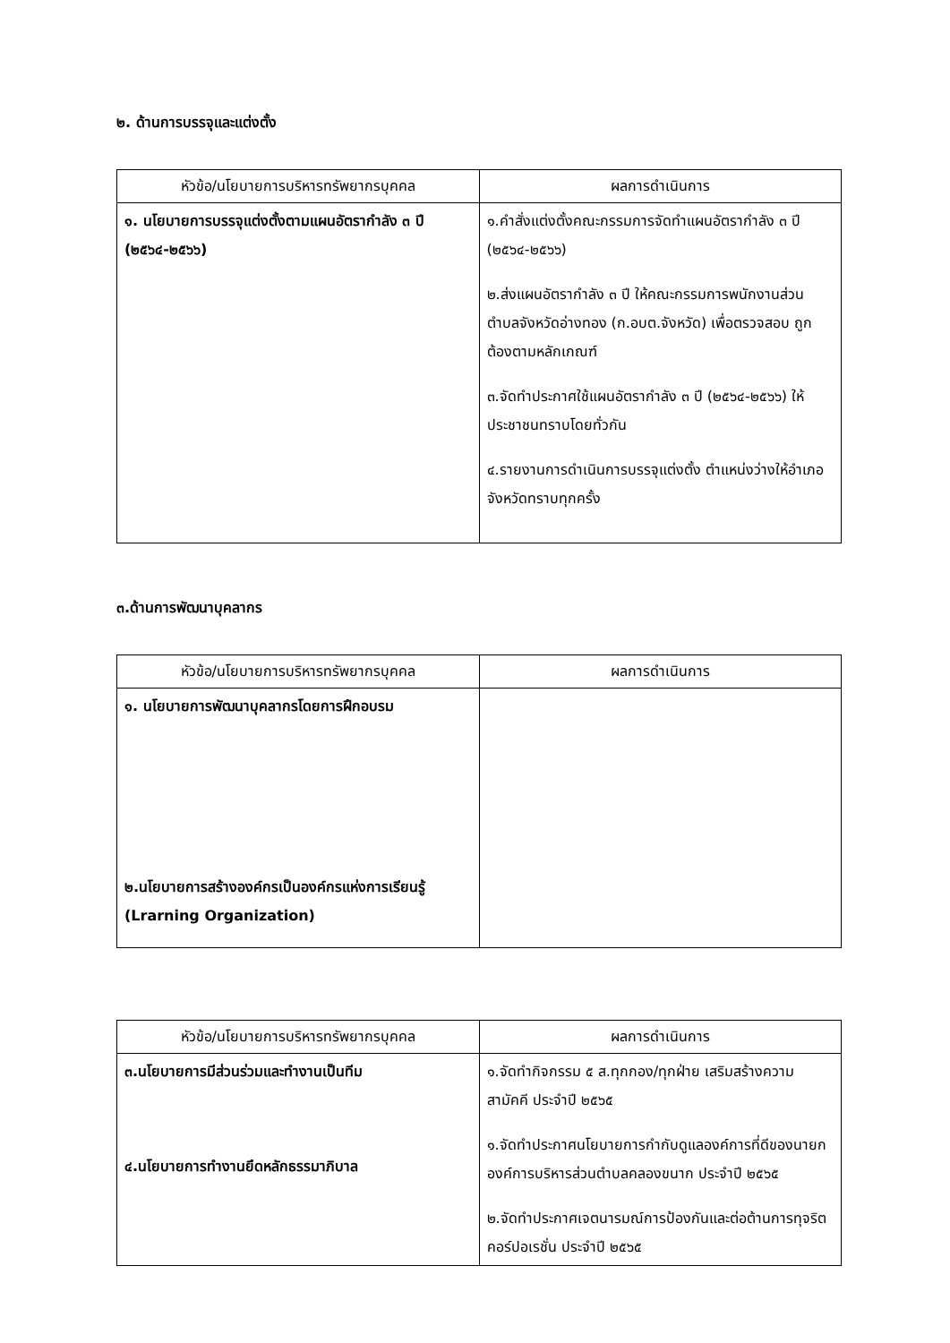๒. ด้านการบรรจุและแต่งตั้ง
| หัวข้อ/นโยบายการบริหารทรัพยากรบุคคล | ผลการดำเนินการ |
| --- | --- |
| ๑. นโยบายการบรรจุแต่งตั้งตามแผนอัตรากำลัง ๓ ปี (๒๕๖๔-๒๕๖๖) | ๑.คำสั่งแต่งตั้งคณะกรรมการจัดทำแผนอัตรากำลัง ๓ ปี (๒๕๖๔-๒๕๖๖) ๒.ส่งแผนอัตรากำลัง ๓ ปี ให้คณะกรรมการพนักงานส่วนตำบลจังหวัดอ่างทอง (ก.อบต.จังหวัด) เพื่อตรวจสอบ ถูกต้องตามหลักเกณฑ์ ๓.จัดทำประกาศใช้แผนอัตรากำลัง ๓ ปี (๒๕๖๔-๒๕๖๖) ให้ประชาชนทราบโดยทั่วกัน ๔.รายงานการดำเนินการบรรจุแต่งตั้ง ตำแหน่งว่างให้อำเภอ จังหวัดทราบทุกครั้ง |
๓.ด้านการพัฒนาบุคลากร
| หัวข้อ/นโยบายการบริหารทรัพยากรบุคคล | ผลการดำเนินการ |
| --- | --- |
| ๑. นโยบายการพัฒนาบุคลากรโดยการฝึกอบรม ๒.นโยบายการสร้างองค์กรเป็นองค์กรแห่งการเรียนรู้ (Lrarning Organization) | |
| หัวข้อ/นโยบายการบริหารทรัพยากรบุคคล | ผลการดำเนินการ |
| --- | --- |
| ๓.นโยบายการมีส่วนร่วมและทำงานเป็นทีม ๔.นโยบายการทำงานยึดหลักธรรมาภิบาล | ๑.จัดทำกิจกรรม ๕ ส.ทุกกอง/ทุกฝ่าย เสริมสร้างความสามัคคี ประจำปี ๒๕๖๕ ๑.จัดทำประกาศนโยบายการกำกับดูแลองค์การที่ดีของนายกองค์การบริหารส่วนตำบลคลองขนาก ประจำปี ๒๕๖๕ ๒.จัดทำประกาศเจตนารมณ์การป้องกันและต่อต้านการทุจริตคอร์ปอเรชั่น ประจำปี ๒๕๖๕ |